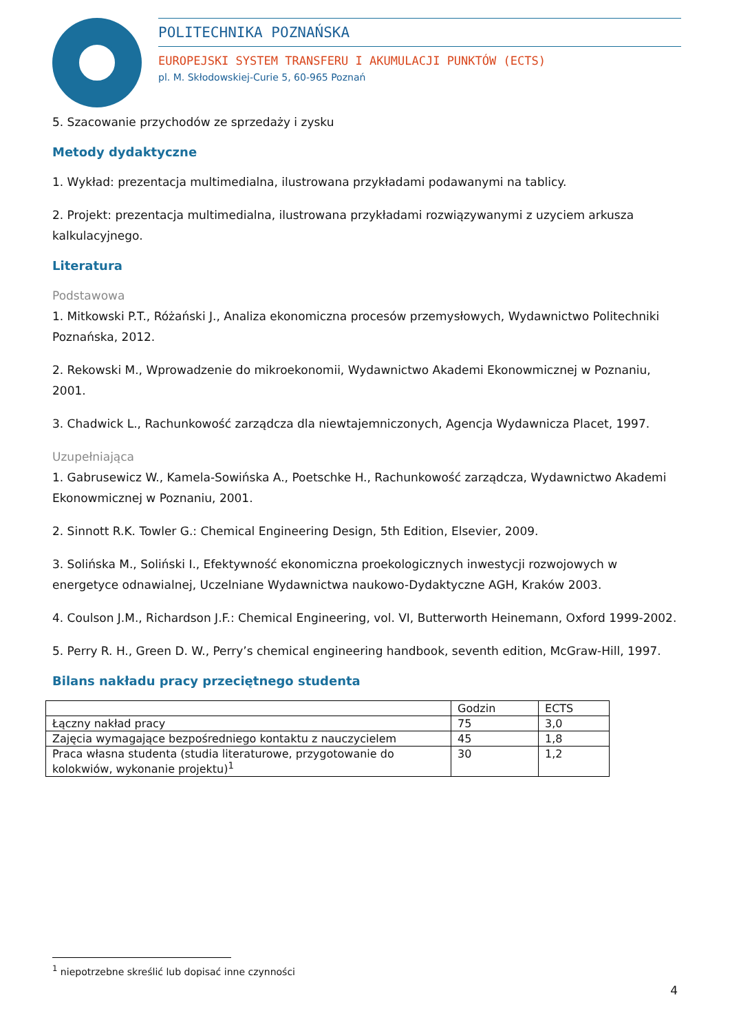POLITECHNIKA POZNAŃSKA
EUROPEJSKI SYSTEM TRANSFERU I AKUMULACJI PUNKTÓW (ECTS)
pl. M. Skłodowskiej-Curie 5, 60-965 Poznań
5. Szacowanie przychodów ze sprzedaży i zysku
Metody dydaktyczne
1. Wykład: prezentacja multimedialna, ilustrowana przykładami podawanymi na tablicy.
2. Projekt: prezentacja multimedialna, ilustrowana przykładami rozwiązywanymi z uzyciem arkusza kalkulacyjnego.
Literatura
Podstawowa
1. Mitkowski P.T., Różański J., Analiza ekonomiczna procesów przemysłowych, Wydawnictwo Politechniki Poznańska, 2012.
2. Rekowski M., Wprowadzenie do mikroekonomii, Wydawnictwo Akademi Ekonowmicznej w Poznaniu, 2001.
3. Chadwick L., Rachunkowość zarządcza dla niewtajemniczonych, Agencja Wydawnicza Placet, 1997.
Uzupełniająca
1. Gabrusewicz W., Kamela-Sowińska A., Poetschke H., Rachunkowość zarządcza, Wydawnictwo Akademi Ekonowmicznej w Poznaniu, 2001.
2. Sinnott R.K. Towler G.: Chemical Engineering Design, 5th Edition, Elsevier, 2009.
3. Solińska M., Soliński I., Efektywność ekonomiczna proekologicznych inwestycji rozwojowych w energetyce odnawialnej, Uczelniane Wydawnictwa naukowo-Dydaktyczne AGH, Kraków 2003.
4. Coulson J.M., Richardson J.F.: Chemical Engineering, vol. VI, Butterworth Heinemann, Oxford 1999-2002.
5. Perry R. H., Green D. W., Perry’s chemical engineering handbook, seventh edition, McGraw-Hill, 1997.
Bilans nakładu pracy przeciętnego studenta
| | Godzin | ECTS |
| Łączny nakład pracy | 75 | 3,0 |
| Zajęcia wymagające bezpośredniego kontaktu z nauczycielem | 45 | 1,8 |
| Praca własna studenta (studia literaturowe, przygotowanie do kolokwiów, wykonanie projektu)<sup>1</sup> | 30 | 1,2 |
<sup>1</sup> niepotrzebne skreślić lub dopisać inne czynności
4